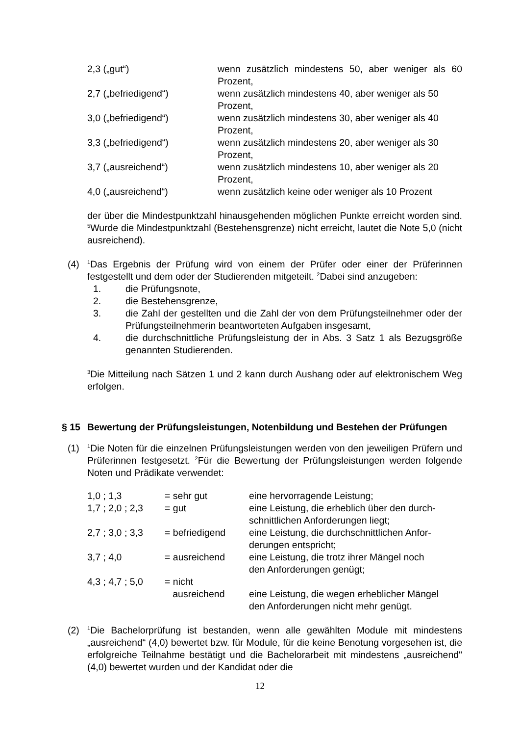| 2,3 („gut“) | wenn zusätzlich mindestens 50, aber weniger als 60 Prozent, |
| 2,7 („befriedigend“) | wenn zusätzlich mindestens 40, aber weniger als 50 Prozent, |
| 3,0 („befriedigend“) | wenn zusätzlich mindestens 30, aber weniger als 40 Prozent, |
| 3,3 („befriedigend“) | wenn zusätzlich mindestens 20, aber weniger als 30 Prozent, |
| 3,7 („ausreichend“) | wenn zusätzlich mindestens 10, aber weniger als 20 Prozent, |
| 4,0 („ausreichend“) | wenn zusätzlich keine oder weniger als 10 Prozent |
der über die Mindestpunktzahl hinausgehenden möglichen Punkte erreicht worden sind. <sup>5</sup>Wurde die Mindestpunktzahl (Bestehensgrenze) nicht erreicht, lautet die Note 5,0 (nicht ausreichend).
(4)
<sup>1</sup> Das Ergebnis der Prüfung wird von einem der Prüfer oder einer der Prüferinnen festgestellt und dem oder der Studierenden mitgeteilt. <sup>2</sup>Dabei sind anzugeben:
| 1. | die Prüfungsnote, |
| 2. | die Bestehensgrenze, |
| 3. | die Zahl der gestellten und die Zahl der von dem Prüfungsteilnehmer oder der Prüfungsteilnehmerin beantworteten Aufgaben insgesamt, |
| 4. | die durchschnittliche Prüfungsleistung der in Abs. 3 Satz 1 als Bezugsgröße genannten Studierenden. |
<sup>3</sup> Die Mitteilung nach Sätzen 1 und 2 kann durch Aushang oder auf elektronischem Weg erfolgen.
§ 15 Bewertung der Prüfungsleistungen, Notenbildung und Bestehen der Prüfungen
(1)
<sup>1</sup> Die Noten für die einzelnen Prüfungsleistungen werden von den jeweiligen Prüfern und Prüferinnen festgesetzt. <sup>2</sup>Für die Bewertung der Prüfungsleistungen werden folgende Noten und Prädikate verwendet:
| 1,0 ; 1,3 | = sehr gut | eine hervorragende Leistung; |
| 1,7 ; 2,0 ; 2,3 | = gut | eine Leistung, die erheblich über den durch- schnittlichen Anforderungen liegt; |
| 2,7 ; 3,0 ; 3,3 | = befriedigend | eine Leistung, die durchschnittlichen Anfor- derungen entspricht; |
| 3,7 ; 4,0 | = ausreichend | eine Leistung, die trotz ihrer Mängel noch den Anforderungen genügt; |
| 4,3 ; 4,7 ; 5,0 | = nicht ausreichend | eine Leistung, die wegen erheblicher Mängel den Anforderungen nicht mehr genügt. |
(2)
<sup>1</sup> Die Bachelorprüfung ist bestanden, wenn alle gewählten Module mit mindestens „ausreichend“ (4,0) bewertet bzw. für Module, für die keine Benotung vorgesehen ist, die erfolgreiche Teilnahme bestätigt und die Bachelorarbeit mit mindestens „ausreichend" (4,0) bewertet wurden und der Kandidat oder die
12